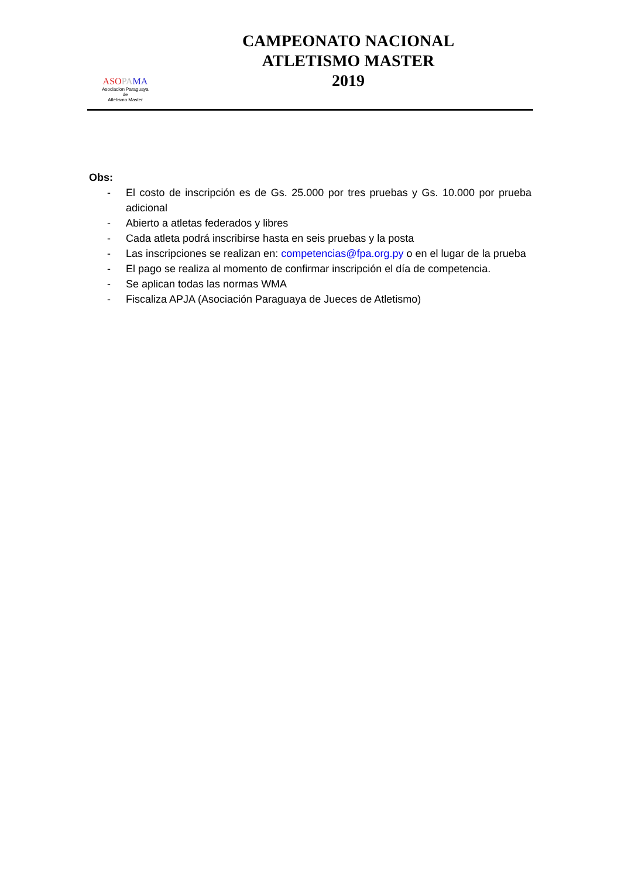ASO PA MA
Asociacion Paraguaya
de
Atletismo Master
CAMPEONATO NACIONAL
ATLETISMO MASTER
2019
Obs:
- El costo de inscripción es de Gs. 25.000 por tres pruebas y Gs. 10.000 por prueba adicional
- Abierto a atletas federados y libres
- Cada atleta podrá inscribirse hasta en seis pruebas y la posta
- Las inscripciones se realizan en: competencias@fpa.org.py o en el lugar de la prueba
- El pago se realiza al momento de confirmar inscripción el día de competencia.
- Se aplican todas las normas WMA
- Fiscaliza APJA (Asociación Paraguaya de Jueces de Atletismo)